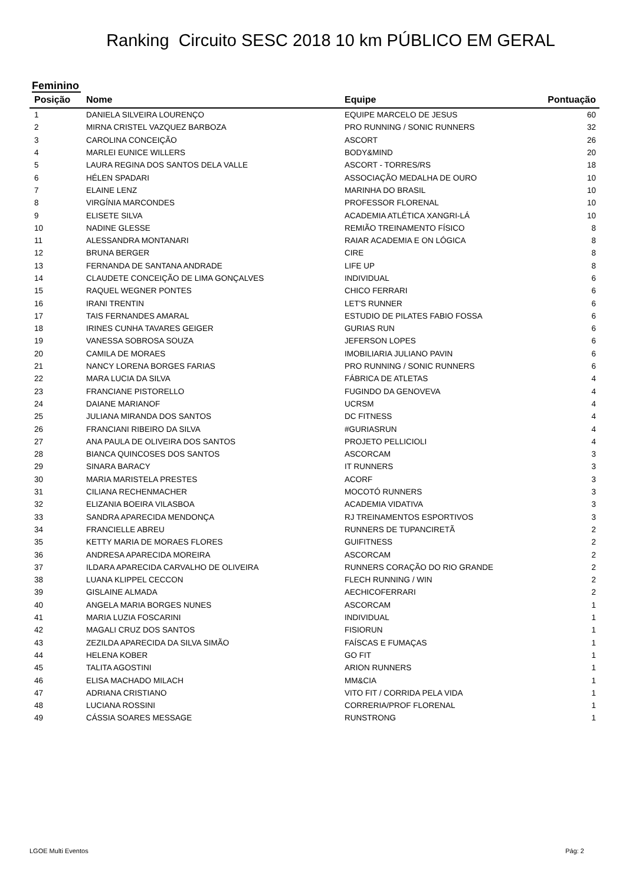Ranking Circuito SESC 2018 10 km PÚBLICO EM GERAL
Feminino
| Posição | Nome | Equipe | Pontuação |
| --- | --- | --- | --- |
| 1 | DANIELA SILVEIRA LOURENÇO | EQUIPE MARCELO DE JESUS | 60 |
| 2 | MIRNA CRISTEL VAZQUEZ BARBOZA | PRO RUNNING / SONIC RUNNERS | 32 |
| 3 | CAROLINA CONCEIÇÃO | ASCORT | 26 |
| 4 | MARLEI EUNICE WILLERS | BODY&MIND | 20 |
| 5 | LAURA REGINA DOS SANTOS DELA VALLE | ASCORT - TORRES/RS | 18 |
| 6 | HÉLEN SPADARI | ASSOCIAÇÃO MEDALHA DE OURO | 10 |
| 7 | ELAINE LENZ | MARINHA DO BRASIL | 10 |
| 8 | VIRGÍNIA MARCONDES | PROFESSOR FLORENAL | 10 |
| 9 | ELISETE SILVA | ACADEMIA ATLÉTICA XANGRI-LÁ | 10 |
| 10 | NADINE GLESSE | REMIÃO TREINAMENTO FÍSICO | 8 |
| 11 | ALESSANDRA MONTANARI | RAIAR ACADEMIA E ON LÓGICA | 8 |
| 12 | BRUNA BERGER | CIRE | 8 |
| 13 | FERNANDA DE SANTANA ANDRADE | LIFE UP | 8 |
| 14 | CLAUDETE CONCEIÇÃO DE LIMA GONÇALVES | INDIVIDUAL | 6 |
| 15 | RAQUEL WEGNER PONTES | CHICO FERRARI | 6 |
| 16 | IRANI TRENTIN | LET'S RUNNER | 6 |
| 17 | TAIS FERNANDES AMARAL | ESTUDIO DE PILATES FABIO FOSSA | 6 |
| 18 | IRINES CUNHA TAVARES GEIGER | GURIAS RUN | 6 |
| 19 | VANESSA SOBROSA SOUZA | JEFERSON LOPES | 6 |
| 20 | CAMILA DE MORAES | IMOBILIARIA JULIANO PAVIN | 6 |
| 21 | NANCY LORENA BORGES FARIAS | PRO RUNNING / SONIC RUNNERS | 6 |
| 22 | MARA LUCIA DA SILVA | FÁBRICA DE ATLETAS | 4 |
| 23 | FRANCIANE PISTORELLO | FUGINDO DA GENOVEVA | 4 |
| 24 | DAIANE MARIANOF | UCRSM | 4 |
| 25 | JULIANA MIRANDA DOS SANTOS | DC FITNESS | 4 |
| 26 | FRANCIANI RIBEIRO DA SILVA | #GURIASRUN | 4 |
| 27 | ANA PAULA DE OLIVEIRA DOS SANTOS | PROJETO PELLICIOLI | 4 |
| 28 | BIANCA QUINCOSES DOS SANTOS | ASCORCAM | 3 |
| 29 | SINARA BARACY | IT RUNNERS | 3 |
| 30 | MARIA MARISTELA PRESTES | ACORF | 3 |
| 31 | CILIANA RECHENMACHER | MOCOTÓ RUNNERS | 3 |
| 32 | ELIZANIA BOEIRA VILASBOA | ACADEMIA VIDATIVA | 3 |
| 33 | SANDRA APARECIDA MENDONÇA | RJ TREINAMENTOS ESPORTIVOS | 3 |
| 34 | FRANCIELLE ABREU | RUNNERS DE TUPANCIRETÃ | 2 |
| 35 | KETTY MARIA DE MORAES FLORES | GUIFITNESS | 2 |
| 36 | ANDRESA APARECIDA MOREIRA | ASCORCAM | 2 |
| 37 | ILDARA APARECIDA CARVALHO DE OLIVEIRA | RUNNERS CORAÇÃO DO RIO GRANDE | 2 |
| 38 | LUANA KLIPPEL CECCON | FLECH RUNNING / WIN | 2 |
| 39 | GISLAINE ALMADA | AECHICOFERRARI | 2 |
| 40 | ANGELA MARIA BORGES NUNES | ASCORCAM | 1 |
| 41 | MARIA LUZIA FOSCARINI | INDIVIDUAL | 1 |
| 42 | MAGALI CRUZ DOS SANTOS | FISIORUN | 1 |
| 43 | ZEZILDA APARECIDA DA SILVA SIMÃO | FAÍSCAS E FUMAÇAS | 1 |
| 44 | HELENA KOBER | GO FIT | 1 |
| 45 | TALITA AGOSTINI | ARION RUNNERS | 1 |
| 46 | ELISA MACHADO MILACH | MM&CIA | 1 |
| 47 | ADRIANA CRISTIANO | VITO FIT / CORRIDA PELA VIDA | 1 |
| 48 | LUCIANA ROSSINI | CORRERIA/PROF FLORENAL | 1 |
| 49 | CÁSSIA SOARES MESSAGE | RUNSTRONG | 1 |
LGOE Multi Eventos Pág: 2